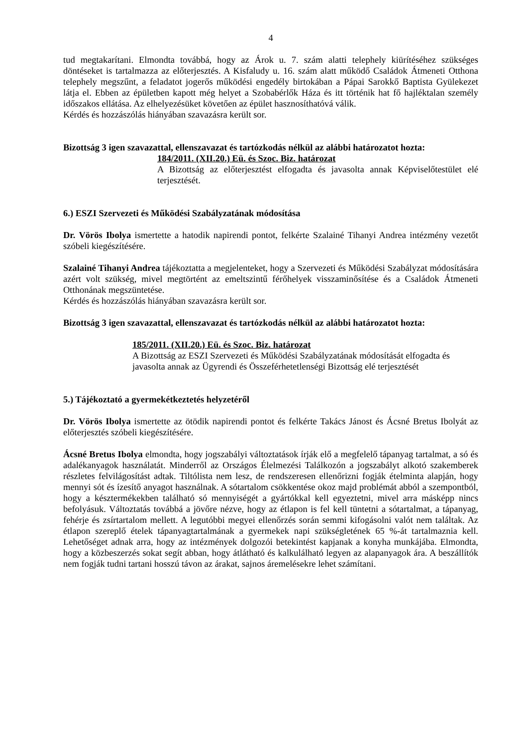4
tud megtakarítani. Elmondta továbbá, hogy az Árok u. 7. szám alatti telephely kiürítéséhez szükséges döntéseket is tartalmazza az előterjesztés. A Kisfaludy u. 16. szám alatt működő Családok Átmeneti Otthona telephely megszűnt, a feladatot jogerős működési engedély birtokában a Pápai Sarokkő Baptista Gyülekezet látja el. Ebben az épületben kapott még helyet a Szobabérlők Háza és itt történik hat fő hajléktalan személy időszakos ellátása. Az elhelyezésüket követően az épület hasznosíthatóvá válik.
Kérdés és hozzászólás hiányában szavazásra került sor.
Bizottság 3 igen szavazattal, ellenszavazat és tartózkodás nélkül az alábbi határozatot hozta:
184/2011. (XII.20.) Eü. és Szoc. Biz. határozat
A Bizottság az előterjesztést elfogadta és javasolta annak Képviselőtestület elé terjesztését.
6.) ESZI Szervezeti és Működési Szabályzatának módosítása
Dr. Vörös Ibolya ismertette a hatodik napirendi pontot, felkérte Szalainé Tihanyi Andrea intézmény vezetőt szóbeli kiegészítésére.
Szalainé Tihanyi Andrea tájékoztatta a megjelenteket, hogy a Szervezeti és Működési Szabályzat módosítására azért volt szükség, mivel megtörtént az emeltszintű férőhelyek visszaminősítése és a Családok Átmeneti Otthonának megszüntetése.
Kérdés és hozzászólás hiányában szavazásra került sor.
Bizottság 3 igen szavazattal, ellenszavazat és tartózkodás nélkül az alábbi határozatot hozta:
185/2011. (XII.20.) Eü. és Szoc. Biz. határozat
A Bizottság az ESZI Szervezeti és Működési Szabályzatának módosítását elfogadta és javasolta annak az Ügyrendi és Összeférhetetlenségi Bizottság elé terjesztését
5.) Tájékoztató a gyermekétkeztetés helyzetéről
Dr. Vörös Ibolya ismertette az ötödik napirendi pontot és felkérte Takács Jánost és Ácsné Bretus Ibolyát az előterjesztés szóbeli kiegészítésére.
Ácsné Bretus Ibolya elmondta, hogy jogszabályi változtatások írják elő a megfelelő tápanyag tartalmat, a só és adalékanyagok használatát. Minderről az Országos Élelmezési Találkozón a jogszabályt alkotó szakemberek részletes felvilágosítást adtak. Tiltólista nem lesz, de rendszeresen ellenőrizni fogják ételminta alapján, hogy mennyi sót és ízesítő anyagot használnak. A sótartalom csökkentése okoz majd problémát abból a szempontból, hogy a késztermékekben található só mennyiségét a gyártókkal kell egyeztetni, mivel arra másképp nincs befolyásuk. Változtatás továbbá a jövőre nézve, hogy az étlapon is fel kell tüntetni a sótartalmat, a tápanyag, fehérje és zsírtartalom mellett. A legutóbbi megyei ellenőrzés során semmi kifogásolni valót nem találtak. Az étlapon szereplő ételek tápanyagtartalmának a gyermekek napi szükségletének 65 %-át tartalmaznia kell. Lehetőséget adnak arra, hogy az intézmények dolgozói betekintést kapjanak a konyha munkájába. Elmondta, hogy a közbeszerzés sokat segít abban, hogy átlátható és kalkulálható legyen az alapanyagok ára. A beszállítók nem fogják tudni tartani hosszú távon az árakat, sajnos áremelésekre lehet számítani.